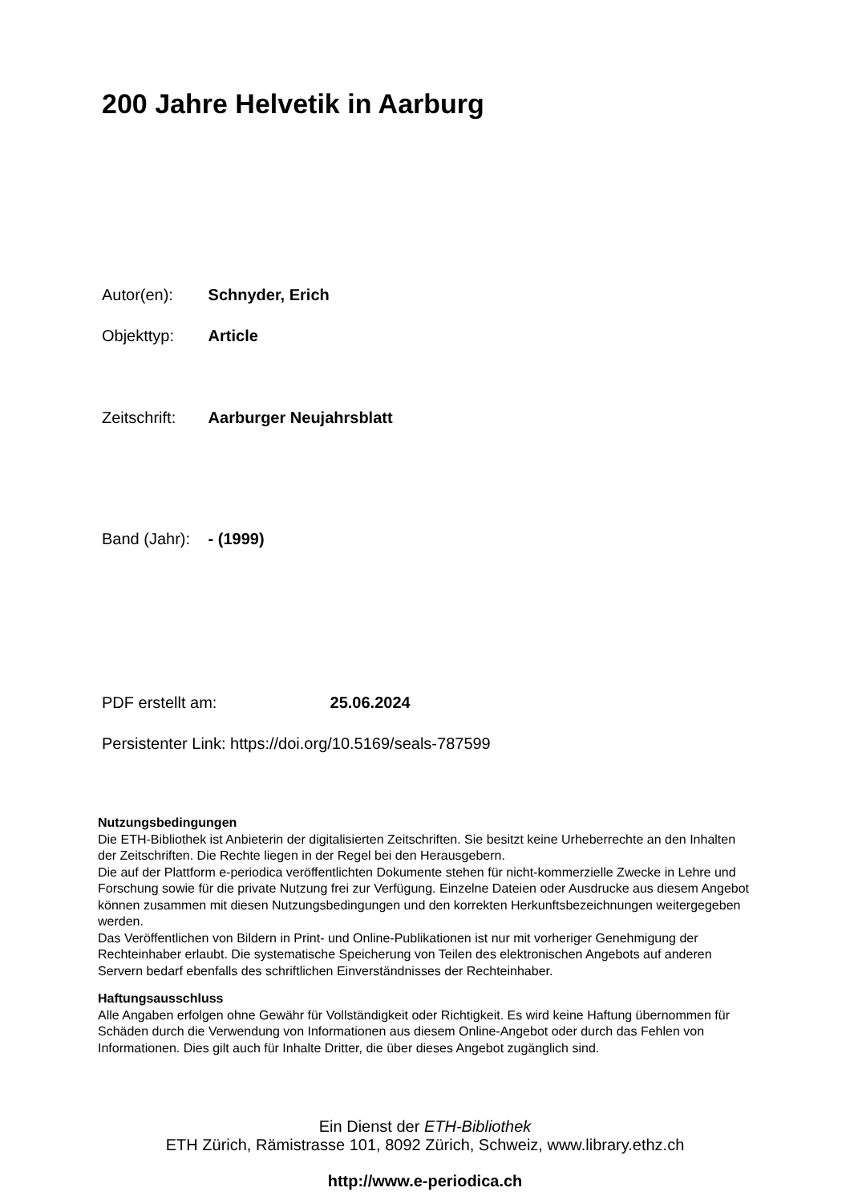200 Jahre Helvetik in Aarburg
Autor(en): Schnyder, Erich
Objekttyp: Article
Zeitschrift: Aarburger Neujahrsblatt
Band (Jahr): - (1999)
PDF erstellt am: 25.06.2024
Persistenter Link: https://doi.org/10.5169/seals-787599
Nutzungsbedingungen
Die ETH-Bibliothek ist Anbieterin der digitalisierten Zeitschriften. Sie besitzt keine Urheberrechte an den Inhalten der Zeitschriften. Die Rechte liegen in der Regel bei den Herausgebern.
Die auf der Plattform e-periodica veröffentlichten Dokumente stehen für nicht-kommerzielle Zwecke in Lehre und Forschung sowie für die private Nutzung frei zur Verfügung. Einzelne Dateien oder Ausdrucke aus diesem Angebot können zusammen mit diesen Nutzungsbedingungen und den korrekten Herkunftsbezeichnungen weitergegeben werden.
Das Veröffentlichen von Bildern in Print- und Online-Publikationen ist nur mit vorheriger Genehmigung der Rechteinhaber erlaubt. Die systematische Speicherung von Teilen des elektronischen Angebots auf anderen Servern bedarf ebenfalls des schriftlichen Einverständnisses der Rechteinhaber.
Haftungsausschluss
Alle Angaben erfolgen ohne Gewähr für Vollständigkeit oder Richtigkeit. Es wird keine Haftung übernommen für Schäden durch die Verwendung von Informationen aus diesem Online-Angebot oder durch das Fehlen von Informationen. Dies gilt auch für Inhalte Dritter, die über dieses Angebot zugänglich sind.
Ein Dienst der ETH-Bibliothek
ETH Zürich, Rämistrasse 101, 8092 Zürich, Schweiz, www.library.ethz.ch
http://www.e-periodica.ch